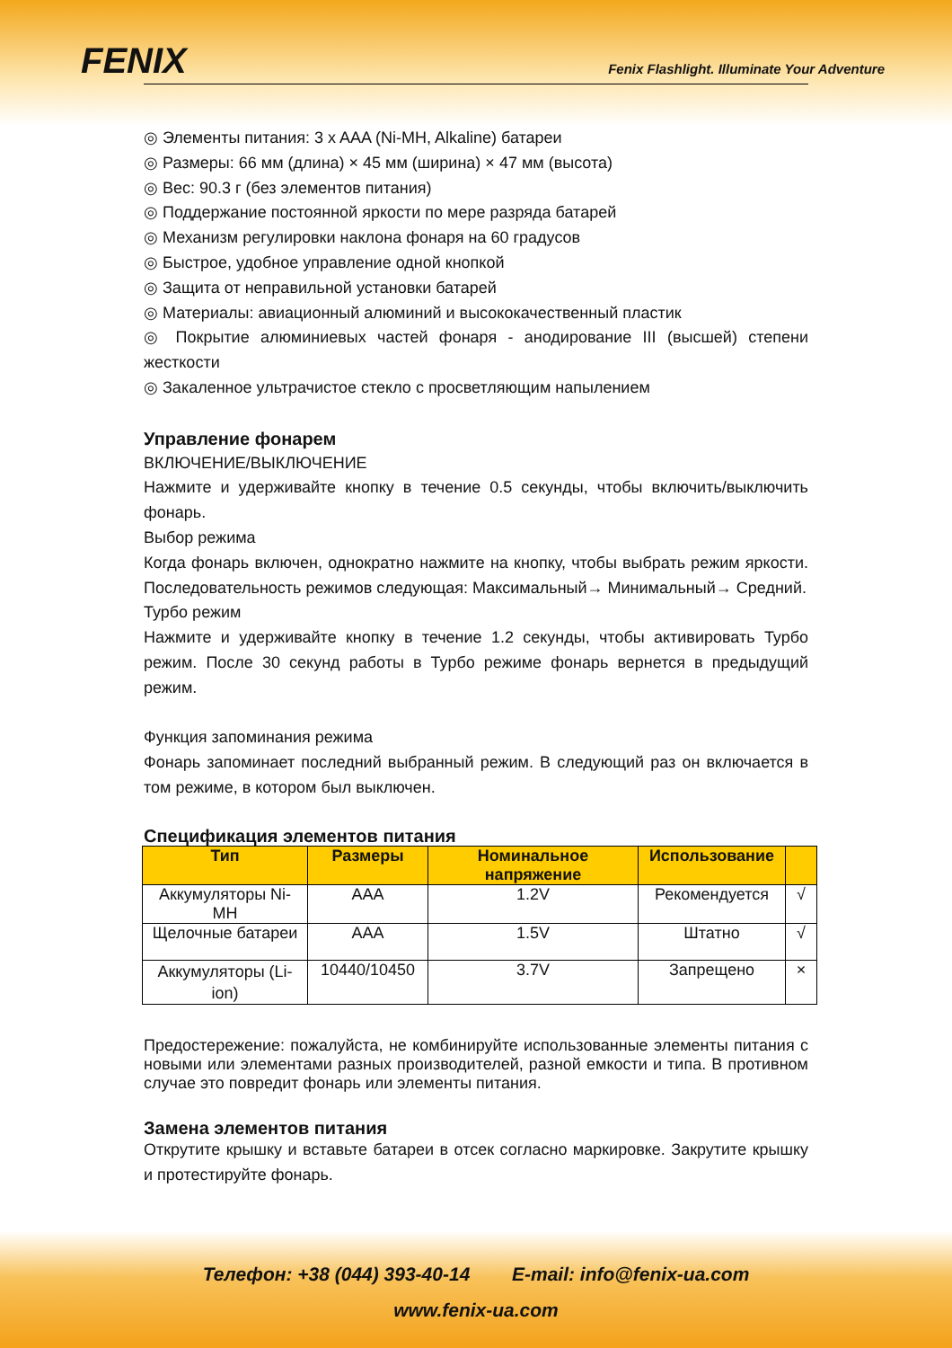FENIX
Fenix Flashlight. Illuminate Your Adventure
◎ Элементы питания: 3 x AAA (Ni-MH, Alkaline) батареи
◎ Размеры: 66 мм (длина) × 45 мм (ширина) × 47 мм (высота)
◎ Вес: 90.3 г (без элементов питания)
◎ Поддержание постоянной яркости по мере разряда батарей
◎ Механизм регулировки наклона фонаря на 60 градусов
◎ Быстрое, удобное управление одной кнопкой
◎ Защита от неправильной установки батарей
◎ Материалы: авиационный алюминий и высококачественный пластик
◎ Покрытие алюминиевых частей фонаря - анодирование III (высшей) степени жесткости
◎ Закаленное ультрачистое стекло с просветляющим напылением
Управление фонарем
ВКЛЮЧЕНИЕ/ВЫКЛЮЧЕНИЕ
Нажмите и удерживайте кнопку в течение 0.5 секунды, чтобы включить/выключить фонарь.
Выбор режима
Когда фонарь включен, однократно нажмите на кнопку, чтобы выбрать режим яркости. Последовательность режимов следующая: Максимальный→ Минимальный→ Средний.
Турбо режим
Нажмите и удерживайте кнопку в течение 1.2 секунды, чтобы активировать Турбо режим. После 30 секунд работы в Турбо режиме фонарь вернется в предыдущий режим.
Функция запоминания режима
Фонарь запоминает последний выбранный режим. В следующий раз он включается в том режиме, в котором был выключен.
Спецификация элементов питания
| Тип | Размеры | Номинальное напряжение | Использование | |
| --- | --- | --- | --- | --- |
| Аккумуляторы Ni-MH | AAA | 1.2V | Рекомендуется | √ |
| Щелочные батареи | AAA | 1.5V | Штатно | √ |
| Аккумуляторы (Li-ion) | 10440/10450 | 3.7V | Запрещено | × |
Предостережение: пожалуйста, не комбинируйте использованные элементы питания с новыми или элементами разных производителей, разной емкости и типа. В противном случае это повредит фонарь или элементы питания.
Замена элементов питания
Открутите крышку и вставьте батареи в отсек согласно маркировке. Закрутите крышку и протестируйте фонарь.
Телефон: +38 (044) 393-40-14 E-mail: info@fenix-ua.com
www.fenix-ua.com